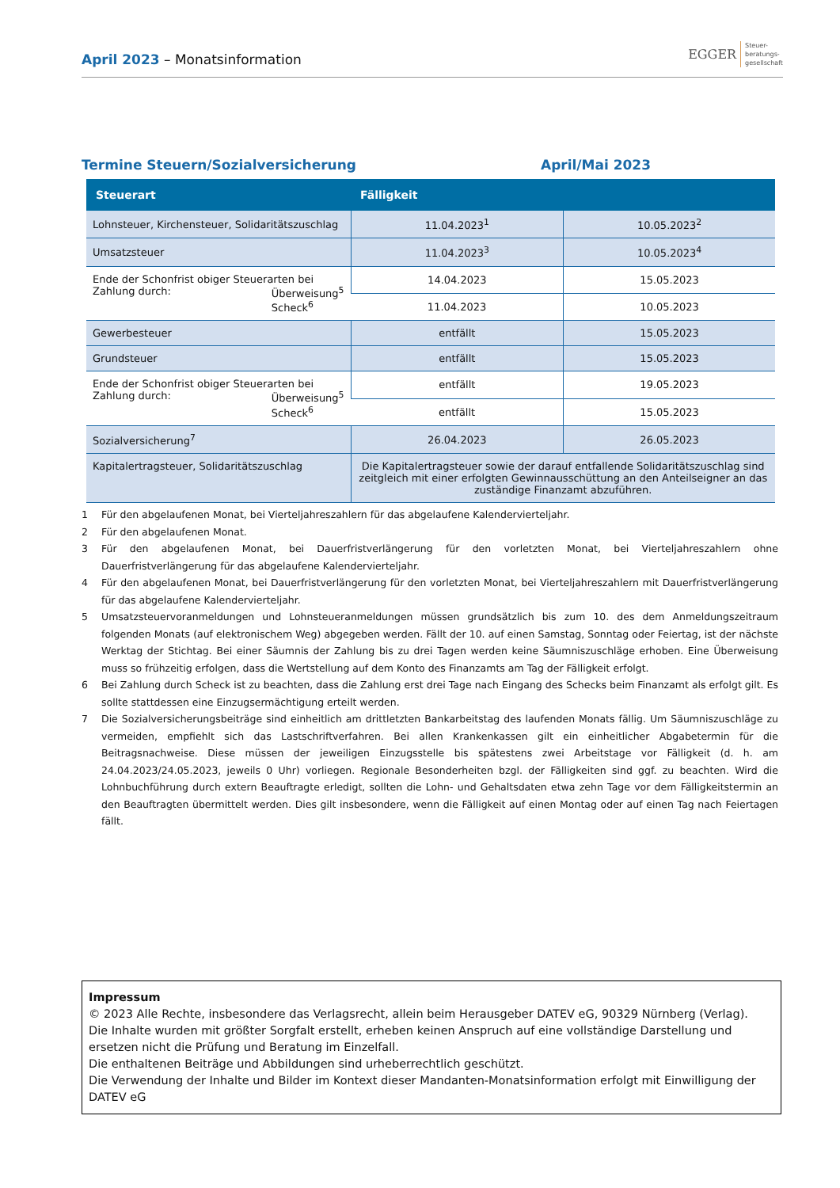April 2023 – Monatsinformation
EGGER Steuer-
beratungs-
gesellschaft
Termine Steuern/Sozialversicherung April/Mai 2023
| Steuerart | Fälligkeit | |
| --- | --- | --- |
| Lohnsteuer, Kirchensteuer, Solidaritätszuschlag | 11.04.2023<sup>1</sup> | 10.05.2023<sup>2</sup> |
| Umsatzsteuer | 11.04.2023<sup>3</sup> | 10.05.2023<sup>4</sup> |
| Ende der Schonfrist obiger Steuerarten bei Zahlung durch: Überweisung<sup>5</sup> Scheck<sup>6</sup> | 14.04.2023 | 15.05.2023 |
| | 11.04.2023 | 10.05.2023 |
| Gewerbesteuer | entfällt | 15.05.2023 |
| Grundsteuer | entfällt | 15.05.2023 |
| Ende der Schonfrist obiger Steuerarten bei Zahlung durch: Überweisung<sup>5</sup> Scheck<sup>6</sup> | entfällt | 19.05.2023 |
| | entfällt | 15.05.2023 |
| Sozialversicherung<sup>7</sup> | 26.04.2023 | 26.05.2023 |
| Kapitalertragsteuer, Solidaritätszuschlag | Die Kapitalertragsteuer sowie der darauf entfallende Solidaritätszuschlag sind zeitgleich mit einer erfolgten Gewinnausschüttung an den Anteilseigner an das zuständige Finanzamt abzuführen. | |
1 Für den abgelaufenen Monat, bei Vierteljahreszahlern für das abgelaufene Kalendervierteljahr.
2 Für den abgelaufenen Monat.
3 Für den abgelaufenen Monat, bei Dauerfristverlängerung für den vorletzten Monat, bei Vierteljahreszahlern ohne Dauerfristverlängerung für das abgelaufene Kalendervierteljahr.
4 Für den abgelaufenen Monat, bei Dauerfristverlängerung für den vorletzten Monat, bei Vierteljahreszahlern mit Dauerfristverlängerung für das abgelaufene Kalendervierteljahr.
5 Umsatzsteuervoranmeldungen und Lohnsteueranmeldungen müssen grundsätzlich bis zum 10. des dem Anmeldungszeitraum folgenden Monats (auf elektronischem Weg) abgegeben werden. Fällt der 10. auf einen Samstag, Sonntag oder Feiertag, ist der nächste Werktag der Stichtag. Bei einer Säumnis der Zahlung bis zu drei Tagen werden keine Säumniszuschläge erhoben. Eine Überweisung muss so frühzeitig erfolgen, dass die Wertstellung auf dem Konto des Finanzamts am Tag der Fälligkeit erfolgt.
6 Bei Zahlung durch Scheck ist zu beachten, dass die Zahlung erst drei Tage nach Eingang des Schecks beim Finanzamt als erfolgt gilt. Es sollte stattdessen eine Einzugsermächtigung erteilt werden.
7 Die Sozialversicherungsbeiträge sind einheitlich am drittletzten Bankarbeitstag des laufenden Monats fällig. Um Säumniszuschläge zu vermeiden, empfiehlt sich das Lastschriftverfahren. Bei allen Krankenkassen gilt ein einheitlicher Abgabetermin für die Beitragsnachweise. Diese müssen der jeweiligen Einzugsstelle bis spätestens zwei Arbeitstage vor Fälligkeit (d. h. am 24.04.2023/24.05.2023, jeweils 0 Uhr) vorliegen. Regionale Besonderheiten bzgl. der Fälligkeiten sind ggf. zu beachten. Wird die Lohnbuchführung durch extern Beauftragte erledigt, sollten die Lohn- und Gehaltsdaten etwa zehn Tage vor dem Fälligkeitstermin an den Beauftragten übermittelt werden. Dies gilt insbesondere, wenn die Fälligkeit auf einen Montag oder auf einen Tag nach Feiertagen fällt.
Impressum
© 2023 Alle Rechte, insbesondere das Verlagsrecht, allein beim Herausgeber DATEV eG, 90329 Nürnberg (Verlag).
Die Inhalte wurden mit größter Sorgfalt erstellt, erheben keinen Anspruch auf eine vollständige Darstellung und ersetzen nicht die Prüfung und Beratung im Einzelfall.
Die enthaltenen Beiträge und Abbildungen sind urheberrechtlich geschützt.
Die Verwendung der Inhalte und Bilder im Kontext dieser Mandanten-Monatsinformation erfolgt mit Einwilligung der DATEV eG